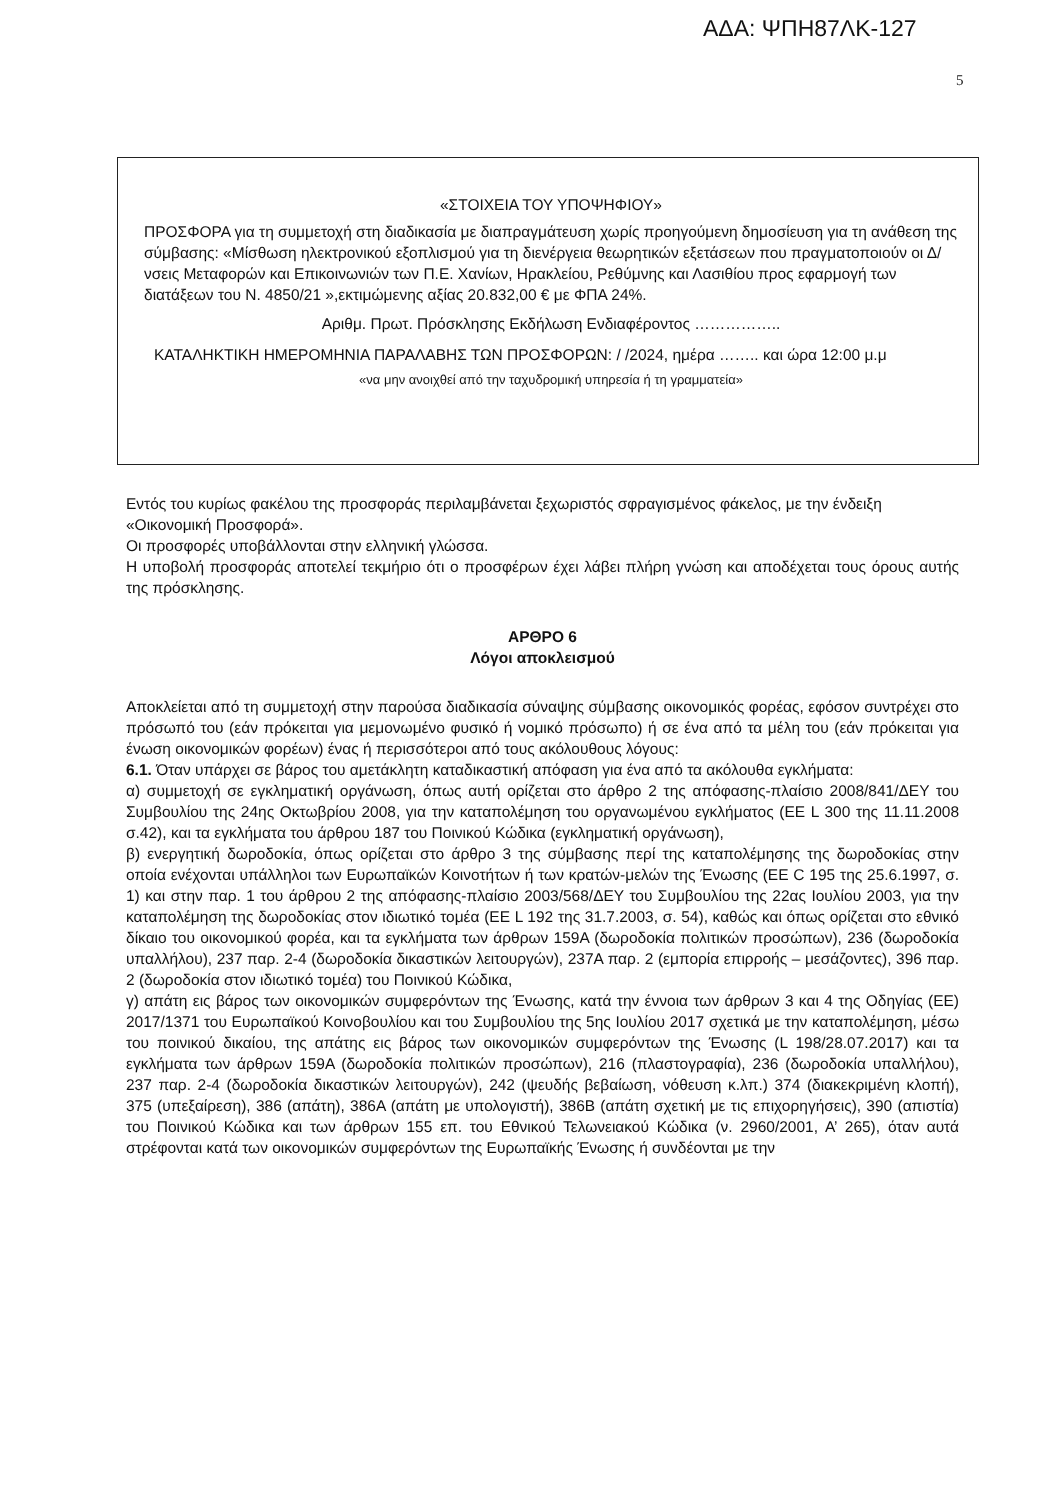ΑΔΑ: ΨΠΗ87ΛΚ-127
5
«ΣΤΟΙΧΕΙΑ ΤΟΥ ΥΠΟΨΗΦΙΟΥ»
ΠΡΟΣΦΟΡΑ για τη συμμετοχή στη διαδικασία με διαπραγμάτευση χωρίς προηγούμενη δημοσίευση για τη ανάθεση της σύμβασης: «Μίσθωση ηλεκτρονικού εξοπλισμού για τη διενέργεια θεωρητικών εξετάσεων που πραγματοποιούν οι Δ/νσεις Μεταφορών και Επικοινωνιών των Π.Ε. Χανίων, Ηρακλείου, Ρεθύμνης και Λασιθίου προς εφαρμογή των διατάξεων του Ν. 4850/21 »,εκτιμώμενης αξίας 20.832,00 € με ΦΠΑ 24%.
Αριθμ. Πρωτ. Πρόσκλησης Εκδήλωση Ενδιαφέροντος ……………..
ΚΑΤΑΛΗΚΤΙΚΗ ΗΜΕΡΟΜΗΝΙΑ ΠΑΡΑΛΑΒΗΣ ΤΩΝ ΠΡΟΣΦΟΡΩΝ: / /2024, ημέρα …….. και ώρα 12:00 μ.μ
«να μην ανοιχθεί από την ταχυδρομική υπηρεσία ή τη γραμματεία»
Εντός του κυρίως φακέλου της προσφοράς περιλαμβάνεται ξεχωριστός σφραγισμένος φάκελος, με την ένδειξη «Οικονομική Προσφορά».
Οι προσφορές υποβάλλονται στην ελληνική γλώσσα.
Η υποβολή προσφοράς αποτελεί τεκμήριο ότι ο προσφέρων έχει λάβει πλήρη γνώση και αποδέχεται τους όρους αυτής της πρόσκλησης.
ΑΡΘΡΟ 6
Λόγοι αποκλεισμού
Αποκλείεται από τη συμμετοχή στην παρούσα διαδικασία σύναψης σύμβασης οικονομικός φορέας, εφόσον συντρέχει στο πρόσωπό του (εάν πρόκειται για μεμονωμένο φυσικό ή νομικό πρόσωπο) ή σε ένα από τα μέλη του (εάν πρόκειται για ένωση οικονομικών φορέων) ένας ή περισσότεροι από τους ακόλουθους λόγους:
6.1. Όταν υπάρχει σε βάρος του αμετάκλητη καταδικαστική απόφαση για ένα από τα ακόλουθα εγκλήματα:
α) συμμετοχή σε εγκληματική οργάνωση, όπως αυτή ορίζεται στο άρθρο 2 της απόφασης-πλαίσιο 2008/841/ΔΕΥ του Συμβουλίου της 24ης Οκτωβρίου 2008, για την καταπολέμηση του οργανωμένου εγκλήματος (ΕΕ L 300 της 11.11.2008 σ.42), και τα εγκλήματα του άρθρου 187 του Ποινικού Κώδικα (εγκληματική οργάνωση),
β) ενεργητική δωροδοκία, όπως ορίζεται στο άρθρο 3 της σύμβασης περί της καταπολέμησης της δωροδοκίας στην οποία ενέχονται υπάλληλοι των Ευρωπαϊκών Κοινοτήτων ή των κρατών-μελών της Ένωσης (ΕΕ C 195 της 25.6.1997, σ. 1) και στην παρ. 1 του άρθρου 2 της απόφασης-πλαίσιο 2003/568/ΔΕΥ του Συμβουλίου της 22ας Ιουλίου 2003, για την καταπολέμηση της δωροδοκίας στον ιδιωτικό τομέα (ΕΕ L 192 της 31.7.2003, σ. 54), καθώς και όπως ορίζεται στο εθνικό δίκαιο του οικονομικού φορέα, και τα εγκλήματα των άρθρων 159Α (δωροδοκία πολιτικών προσώπων), 236 (δωροδοκία υπαλλήλου), 237 παρ. 2-4 (δωροδοκία δικαστικών λειτουργών), 237Α παρ. 2 (εμπορία επιρροής – μεσάζοντες), 396 παρ. 2 (δωροδοκία στον ιδιωτικό τομέα) του Ποινικού Κώδικα,
γ) απάτη εις βάρος των οικονομικών συμφερόντων της Ένωσης, κατά την έννοια των άρθρων 3 και 4 της Οδηγίας (ΕΕ) 2017/1371 του Ευρωπαϊκού Κοινοβουλίου και του Συμβουλίου της 5ης Ιουλίου 2017 σχετικά με την καταπολέμηση, μέσω του ποινικού δικαίου, της απάτης εις βάρος των οικονομικών συμφερόντων της Ένωσης (L 198/28.07.2017) και τα εγκλήματα των άρθρων 159Α (δωροδοκία πολιτικών προσώπων), 216 (πλαστογραφία), 236 (δωροδοκία υπαλλήλου), 237 παρ. 2-4 (δωροδοκία δικαστικών λειτουργών), 242 (ψευδής βεβαίωση, νόθευση κ.λπ.) 374 (διακεκριμένη κλοπή), 375 (υπεξαίρεση), 386 (απάτη), 386Α (απάτη με υπολογιστή), 386Β (απάτη σχετική με τις επιχορηγήσεις), 390 (απιστία) του Ποινικού Κώδικα και των άρθρων 155 επ. του Εθνικού Τελωνειακού Κώδικα (ν. 2960/2001, Α’ 265), όταν αυτά στρέφονται κατά των οικονομικών συμφερόντων της Ευρωπαϊκής Ένωσης ή συνδέονται με την